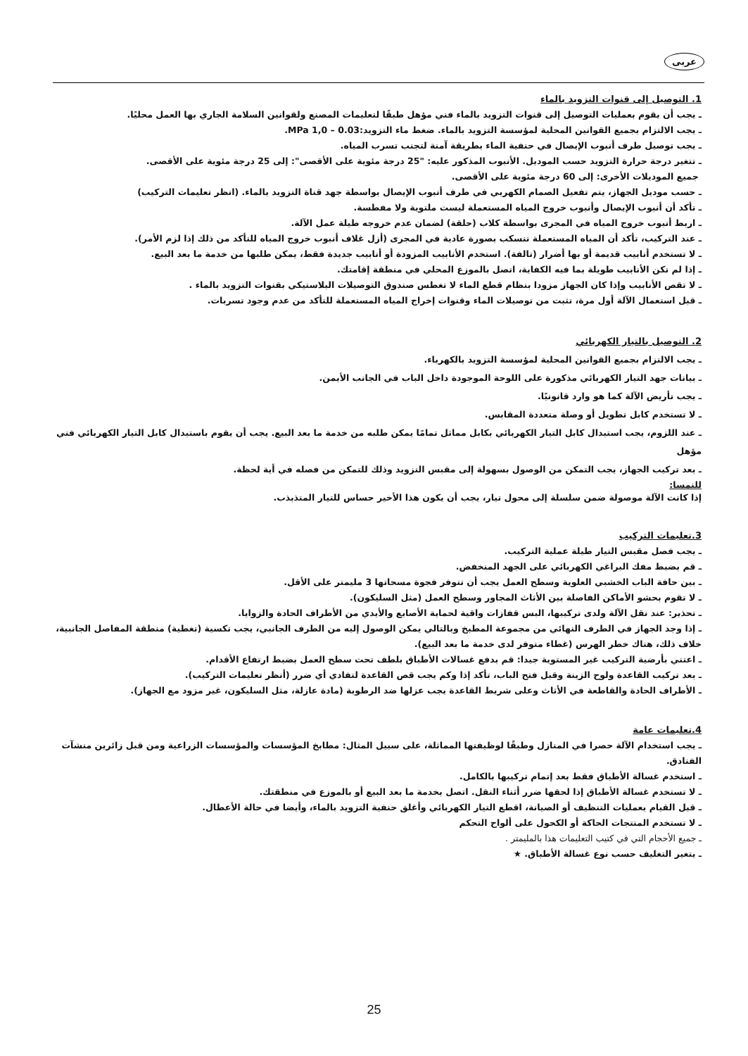عربى
1. التوصيل إلى قنوات التزويد بالماء
ـ يجب أن يقوم بعمليات التوصيل إلى قنوات التزويد بالماء فني مؤهل طبقًا لتعليمات المصنع ولقوانين السلامة الجاري بها العمل محليًا.
ـ يجب الالتزام بجميع القوانين المحلية لمؤسسة التزويد بالماء. ضغط ماء التزويد:MPa 1,0 – 0.03.
ـ يجب توصيل طرف أنبوب الإيصال في حنفية الماء بطريقة آمنة لتجنب تسرب المياه.
ـ تتغير درجة حرارة التزويد حسب الموديل. الأنبوب المذكور عليه: "25 درجة مئوية على الأقصى": إلى 25 درجة مئوية على الأقصى.
جميع الموديلات الأخرى: إلى 60 درجة مئوية على الأقصى.
ـ حسب موديل الجهاز، يتم تفعيل الصمام الكهربي في طرف أنبوب الإيصال بواسطة جهد قناة التزويد بالماء. (انظر تعليمات التركيب)
ـ تأكد أن أنبوب الإيصال وأنبوب خروج المياه المستعملة ليست ملتوية ولا مفطسة.
ـ اربط أنبوب خروج المياه في المجرى بواسطة كلاب (حلقة) لضمان عدم خروجه طيلة عمل الآلة.
ـ عند التركيب، تأكد أن المياه المستعملة تنسكب بصورة عادية في المجرى (أزل غلاف أنبوب خروج المياه للتأكد من ذلك إذا لزم الأمر).
ـ لا تستخدم أنابيب قديمة أو بها أضرار (تالفة). استخدم الأنابيب المزودة أو أنابيب جديدة فقط، يمكن طلبها من خدمة ما بعد البيع.
ـ إذا لم تكن الأنابيب طويلة بما فيه الكفاية، اتصل بالموزع المحلي في منطقة إقامتك.
ـ لا تقص الأنابيب وإذا كان الجهاز مزودا بنظام قطع الماء لا تغطس صندوق التوصيلات البلاستيكي بقنوات التزويد بالماء .
ـ قبل استعمال الآلة أول مرة، تثبت من توصيلات الماء وقنوات إخراج المياه المستعملة للتأكد من عدم وجود تسربات.
2. التوصيل بالتيار الكهربائي
ـ يجب الالتزام بجميع القوانين المحلية لمؤسسة التزويد بالكهرباء.
ـ بيانات جهد التيار الكهربائي مذكورة على اللوحة الموجودة داخل الباب في الجانب الأيمن.
ـ يجب تأريض الآلة كما هو وارد قانونيًا.
ـ لا تستخدم كابل تطويل أو وصلة متعددة المقابس.
ـ عند اللزوم، يجب استبدال كابل التيار الكهربائي بكابل مماثل تمامًا يمكن طلبه من خدمة ما بعد البيع. يجب أن يقوم باستبدال كابل التيار الكهربائي فني مؤهل
ـ بعد تركيب الجهاز، يجب التمكن من الوصول بسهولة إلى مقبس التزويد وذلك للتمكن من فصله في أية لحظة.
للنمسا:
إذا كانت الآلة موصولة ضمن سلسلة إلى محول تيار، يجب أن يكون هذا الأخير حساس للتيار المتذبذب.
3.تعليمات التركيب
ـ يجب فصل مقبس التيار طيلة عملية التركيب.
ـ قم بضبط مفك البراغي الكهربائي على الجهد المنخفض.
ـ بين حافة الباب الخشبي العلوية وسطح العمل يجب أن تتوفر فجوة مسحاتها 3 مليمتر على الأقل.
ـ لا تقوم بحشو الأماكن الفاصلة بين الأثاث المجاور وسطح العمل (مثل السليكون).
ـ تحذير: عند نقل الآلة ولدى تركيبها، البس قفازات واقية لحماية الأصابع والأيدي من الأطراف الحادة والزوايا.
ـ إذا وجد الجهاز في الطرف النهائي من مجموعة المطبخ وبالتالي يمكن الوصول إليه من الطرف الجانبي، يجب تكسية (تغطية) منطقة المفاصل الجانبية، خلاف ذلك، هناك خطر الهرس (غطاء متوفر لدى خدمة ما بعد البيع).
ـ اعتني بأرضية التركيب غير المستوية جيدا: قم بدفع غسالات الأطباق بلطف تحت سطح العمل بضبط ارتفاع الأقدام.
ـ بعد تركيب القاعدة ولوح الزينة وقبل فتح الباب، تأكد إذا وكم يجب قص القاعدة لتفادي أي ضرر (أنظر تعليمات التركيب).
ـ الأطراف الحادة والقاطعة في الأثاث وعلى شريط القاعدة يجب عزلها ضد الرطوبة (مادة عازلة، مثل السليكون، غير مزود مع الجهاز).
4.تعليمات عامة
ـ يجب استخدام الآلة حصرا في المنازل وطبقًا لوظيفتها المماثلة، على سبيل المثال: مطابخ المؤسسات والمؤسسات الزراعية ومن قبل زائرين منشآت الفنادق.
ـ استخدم غسالة الأطباق فقط بعد إتمام تركيبها بالكامل.
ـ لا تستخدم غسالة الأطباق إذا لحقها ضرر أثناء النقل. اتصل بخدمة ما بعد البيع أو بالموزع في منطقتك.
ـ قبل القيام بعمليات التنظيف أو الصيانة، اقطع التيار الكهربائي وأغلق حنفية التزويد بالماء، وأيضا في حالة الأعطال.
ـ لا تستخدم المنتجات الحاكة أو الكحول على ألواح التحكم
ـ جميع الأحجام التي في كتيب التعليمات هذا بالمليمتر .
ـ يتغير التغليف حسب نوع غسالة الأطباق. ★
25